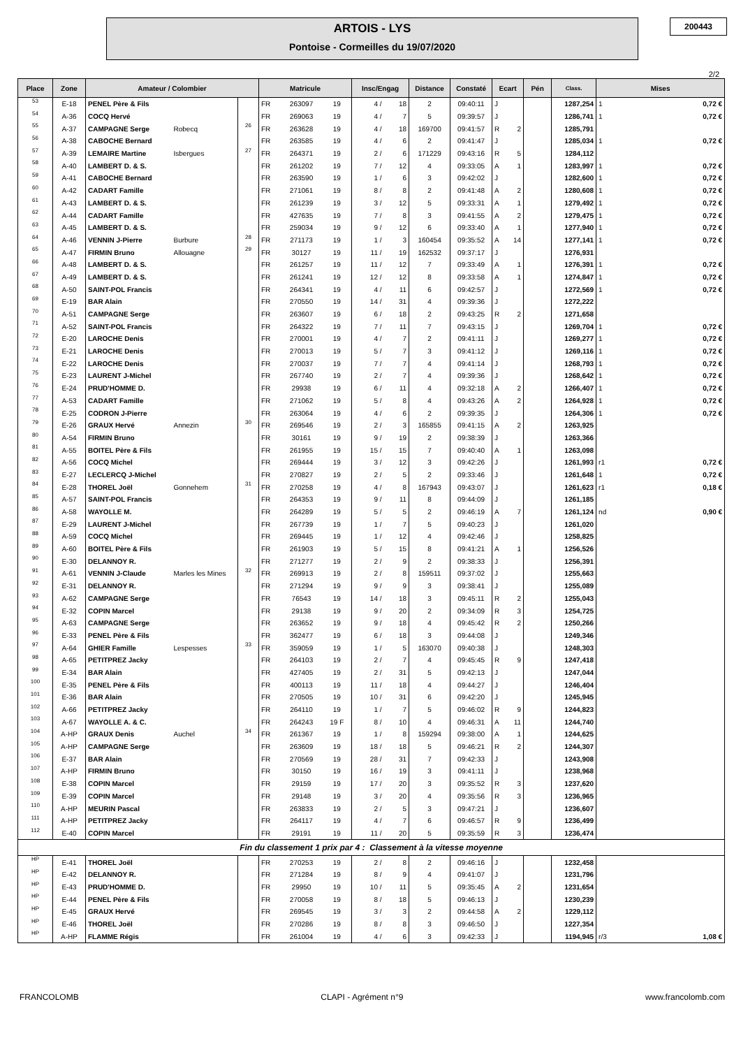ARTOIS - LYS
Pontoise - Cormeilles du 19/07/2020
200443
2/2
| Place | Zone | Amateur / Colombier | | | Matricule | | | Insc/Engag | | Distance | Constaté | Ecart | | Pén | Class. | Mises | |
| --- | --- | --- | --- | --- | --- | --- | --- | --- | --- | --- | --- | --- | --- | --- | --- | --- | --- |
| 53 | E-18 | PENEL Père & Fils | | | FR | 263097 | 19 | 4 / | 18 | 2 | 09:40:11 | J | | | 1287,254 | 1 | 0,72 € |
| 54 | A-36 | COCQ Hervé | | | FR | 269063 | 19 | 4 / | 7 | 5 | 09:39:57 | J | | | 1286,741 | 1 | 0,72 € |
| 55 | A-37 | CAMPAGNE Serge | Robecq | 26 | FR | 263628 | 19 | 4 / | 18 | 169700 | 09:41:57 | R | 2 | | 1285,791 | | |
| 56 | A-38 | CABOCHE Bernard | | | FR | 263585 | 19 | 4 / | 6 | 2 | 09:41:47 | J | | | 1285,034 | 1 | 0,72 € |
| 57 | A-39 | LEMAIRE Martine | Isbergues | 27 | FR | 264371 | 19 | 2 / | 6 | 171229 | 09:43:16 | R | 5 | | 1284,112 | | |
| 58 | A-40 | LAMBERT D. & S. | | | FR | 261202 | 19 | 7 / | 12 | 4 | 09:33:05 | A | 1 | | 1283,997 | 1 | 0,72 € |
| 59 | A-41 | CABOCHE Bernard | | | FR | 263590 | 19 | 1 / | 6 | 3 | 09:42:02 | J | | | 1282,600 | 1 | 0,72 € |
| 60 | A-42 | CADART Famille | | | FR | 271061 | 19 | 8 / | 8 | 2 | 09:41:48 | A | 2 | | 1280,608 | 1 | 0,72 € |
| 61 | A-43 | LAMBERT D. & S. | | | FR | 261239 | 19 | 3 / | 12 | 5 | 09:33:31 | A | 1 | | 1279,492 | 1 | 0,72 € |
| 62 | A-44 | CADART Famille | | | FR | 427635 | 19 | 7 / | 8 | 3 | 09:41:55 | A | 2 | | 1279,475 | 1 | 0,72 € |
| 63 | A-45 | LAMBERT D. & S. | | | FR | 259034 | 19 | 9 / | 12 | 6 | 09:33:40 | A | 1 | | 1277,940 | 1 | 0,72 € |
| 64 | A-46 | VENNIN J-Pierre | Burbure | 28 | FR | 271173 | 19 | 1 / | 3 | 160454 | 09:35:52 | A | 14 | | 1277,141 | 1 | 0,72 € |
| 65 | A-47 | FIRMIN Bruno | Allouagne | 29 | FR | 30127 | 19 | 11 / | 19 | 162532 | 09:37:17 | J | | | 1276,931 | | |
| 66 | A-48 | LAMBERT D. & S. | | | FR | 261257 | 19 | 11 / | 12 | 7 | 09:33:49 | A | 1 | | 1276,391 | 1 | 0,72 € |
| 67 | A-49 | LAMBERT D. & S. | | | FR | 261241 | 19 | 12 / | 12 | 8 | 09:33:58 | A | 1 | | 1274,847 | 1 | 0,72 € |
| 68 | A-50 | SAINT-POL Francis | | | FR | 264341 | 19 | 4 / | 11 | 6 | 09:42:57 | J | | | 1272,569 | 1 | 0,72 € |
| 69 | E-19 | BAR Alain | | | FR | 270550 | 19 | 14 / | 31 | 4 | 09:39:36 | J | | | 1272,222 | | |
| 70 | A-51 | CAMPAGNE Serge | | | FR | 263607 | 19 | 6 / | 18 | 2 | 09:43:25 | R | 2 | | 1271,658 | | |
| 71 | A-52 | SAINT-POL Francis | | | FR | 264322 | 19 | 7 / | 11 | 7 | 09:43:15 | J | | | 1269,704 | 1 | 0,72 € |
| 72 | E-20 | LAROCHE Denis | | | FR | 270001 | 19 | 4 / | 7 | 2 | 09:41:11 | J | | | 1269,277 | 1 | 0,72 € |
| 73 | E-21 | LAROCHE Denis | | | FR | 270013 | 19 | 5 / | 7 | 3 | 09:41:12 | J | | | 1269,116 | 1 | 0,72 € |
| 74 | E-22 | LAROCHE Denis | | | FR | 270037 | 19 | 7 / | 7 | 4 | 09:41:14 | J | | | 1268,793 | 1 | 0,72 € |
| 75 | E-23 | LAURENT J-Michel | | | FR | 267740 | 19 | 2 / | 7 | 4 | 09:39:36 | J | | | 1268,642 | 1 | 0,72 € |
| 76 | E-24 | PRUD'HOMME D. | | | FR | 29938 | 19 | 6 / | 11 | 4 | 09:32:18 | A | 2 | | 1266,407 | 1 | 0,72 € |
| 77 | A-53 | CADART Famille | | | FR | 271062 | 19 | 5 / | 8 | 4 | 09:43:26 | A | 2 | | 1264,928 | 1 | 0,72 € |
| 78 | E-25 | CODRON J-Pierre | | | FR | 263064 | 19 | 4 / | 6 | 2 | 09:39:35 | J | | | 1264,306 | 1 | 0,72 € |
| 79 | E-26 | GRAUX Hervé | Annezin | 30 | FR | 269546 | 19 | 2 / | 3 | 165855 | 09:41:15 | A | 2 | | 1263,925 | | |
| 80 | A-54 | FIRMIN Bruno | | | FR | 30161 | 19 | 9 / | 19 | 2 | 09:38:39 | J | | | 1263,366 | | |
| 81 | A-55 | BOITEL Père & Fils | | | FR | 261955 | 19 | 15 / | 15 | 7 | 09:40:40 | A | 1 | | 1263,098 | | |
| 82 | A-56 | COCQ Michel | | | FR | 269444 | 19 | 3 / | 12 | 3 | 09:42:26 | J | | | 1261,993 | r1 | 0,72 € |
| 83 | E-27 | LECLERCQ J-Michel | | | FR | 270827 | 19 | 2 / | 5 | 2 | 09:33:46 | J | | | 1261,648 | 1 | 0,72 € |
| 84 | E-28 | THOREL Joël | Gonnehem | 31 | FR | 270258 | 19 | 4 / | 8 | 167943 | 09:43:07 | J | | | 1261,623 | r1 | 0,18 € |
| 85 | A-57 | SAINT-POL Francis | | | FR | 264353 | 19 | 9 / | 11 | 8 | 09:44:09 | J | | | 1261,185 | | |
| 86 | A-58 | WAYOLLE M. | | | FR | 264289 | 19 | 5 / | 5 | 2 | 09:46:19 | A | 7 | | 1261,124 | nd | 0,90 € |
| 87 | E-29 | LAURENT J-Michel | | | FR | 267739 | 19 | 1 / | 7 | 5 | 09:40:23 | J | | | 1261,020 | | |
| 88 | A-59 | COCQ Michel | | | FR | 269445 | 19 | 1 / | 12 | 4 | 09:42:46 | J | | | 1258,825 | | |
| 89 | A-60 | BOITEL Père & Fils | | | FR | 261903 | 19 | 5 / | 15 | 8 | 09:41:21 | A | 1 | | 1256,526 | | |
| 90 | E-30 | DELANNOY R. | | | FR | 271277 | 19 | 2 / | 9 | 2 | 09:38:33 | J | | | 1256,391 | | |
| 91 | A-61 | VENNIN J-Claude | Marles les Mines | 32 | FR | 269913 | 19 | 2 / | 8 | 159511 | 09:37:02 | J | | | 1255,663 | | |
| 92 | E-31 | DELANNOY R. | | | FR | 271294 | 19 | 9 / | 9 | 3 | 09:38:41 | J | | | 1255,089 | | |
| 93 | A-62 | CAMPAGNE Serge | | | FR | 76543 | 19 | 14 / | 18 | 3 | 09:45:11 | R | 2 | | 1255,043 | | |
| 94 | E-32 | COPIN Marcel | | | FR | 29138 | 19 | 9 / | 20 | 2 | 09:34:09 | R | 3 | | 1254,725 | | |
| 95 | A-63 | CAMPAGNE Serge | | | FR | 263652 | 19 | 9 / | 18 | 4 | 09:45:42 | R | 2 | | 1250,266 | | |
| 96 | E-33 | PENEL Père & Fils | | | FR | 362477 | 19 | 6 / | 18 | 3 | 09:44:08 | J | | | 1249,346 | | |
| 97 | A-64 | GHIER Famille | Lespesses | 33 | FR | 359059 | 19 | 1 / | 5 | 163070 | 09:40:38 | J | | | 1248,303 | | |
| 98 | A-65 | PETITPREZ Jacky | | | FR | 264103 | 19 | 2 / | 7 | 4 | 09:45:45 | R | 9 | | 1247,418 | | |
| 99 | E-34 | BAR Alain | | | FR | 427405 | 19 | 2 / | 31 | 5 | 09:42:13 | J | | | 1247,044 | | |
| 100 | E-35 | PENEL Père & Fils | | | FR | 400113 | 19 | 11 / | 18 | 4 | 09:44:27 | J | | | 1246,404 | | |
| 101 | E-36 | BAR Alain | | | FR | 270505 | 19 | 10 / | 31 | 6 | 09:42:20 | J | | | 1245,945 | | |
| 102 | A-66 | PETITPREZ Jacky | | | FR | 264110 | 19 | 1 / | 7 | 5 | 09:46:02 | R | 9 | | 1244,823 | | |
| 103 | A-67 | WAYOLLE A. & C. | | | FR | 264243 | 19 F | 8 / | 10 | 4 | 09:46:31 | A | 11 | | 1244,740 | | |
| 104 | A-HP | GRAUX Denis | Auchel | 34 | FR | 261367 | 19 | 1 / | 8 | 159294 | 09:38:00 | A | 1 | | 1244,625 | | |
| 105 | A-HP | CAMPAGNE Serge | | | FR | 263609 | 19 | 18 / | 18 | 5 | 09:46:21 | R | 2 | | 1244,307 | | |
| 106 | E-37 | BAR Alain | | | FR | 270569 | 19 | 28 / | 31 | 7 | 09:42:33 | J | | | 1243,908 | | |
| 107 | A-HP | FIRMIN Bruno | | | FR | 30150 | 19 | 16 / | 19 | 3 | 09:41:11 | J | | | 1238,968 | | |
| 108 | E-38 | COPIN Marcel | | | FR | 29159 | 19 | 17 / | 20 | 3 | 09:35:52 | R | 3 | | 1237,620 | | |
| 109 | E-39 | COPIN Marcel | | | FR | 29148 | 19 | 3 / | 20 | 4 | 09:35:56 | R | 3 | | 1236,965 | | |
| 110 | A-HP | MEURIN Pascal | | | FR | 263833 | 19 | 2 / | 5 | 3 | 09:47:21 | J | | | 1236,607 | | |
| 111 | A-HP | PETITPREZ Jacky | | | FR | 264117 | 19 | 4 / | 7 | 6 | 09:46:57 | R | 9 | | 1236,499 | | |
| 112 | E-40 | COPIN Marcel | | | FR | 29191 | 19 | 11 / | 20 | 5 | 09:35:59 | R | 3 | | 1236,474 | | |
| Fin du classement 1 prix par 4 : Classement à la vitesse moyenne | | | | | | | | | | | | | | | | | |
| HP | E-41 | THOREL Joël | | | FR | 270253 | 19 | 2 / | 8 | 2 | 09:46:16 | J | | | 1232,458 | | |
| HP | E-42 | DELANNOY R. | | | FR | 271284 | 19 | 8 / | 9 | 4 | 09:41:07 | J | | | 1231,796 | | |
| HP | E-43 | PRUD'HOMME D. | | | FR | 29950 | 19 | 10 / | 11 | 5 | 09:35:45 | A | 2 | | 1231,654 | | |
| HP | E-44 | PENEL Père & Fils | | | FR | 270058 | 19 | 8 / | 18 | 5 | 09:46:13 | J | | | 1230,239 | | |
| HP | E-45 | GRAUX Hervé | | | FR | 269545 | 19 | 3 / | 3 | 2 | 09:44:58 | A | 2 | | 1229,112 | | |
| HP | E-46 | THOREL Joël | | | FR | 270286 | 19 | 8 / | 8 | 3 | 09:46:50 | J | | | 1227,354 | | |
| HP | A-HP | FLAMME Régis | | | FR | 261004 | 19 | 4 / | 6 | 3 | 09:42:33 | J | | | 1194,945 | r/3 | 1,08 € |
FRANCOLOMB CLAPI - Agrément n°9 www.francolomb.com